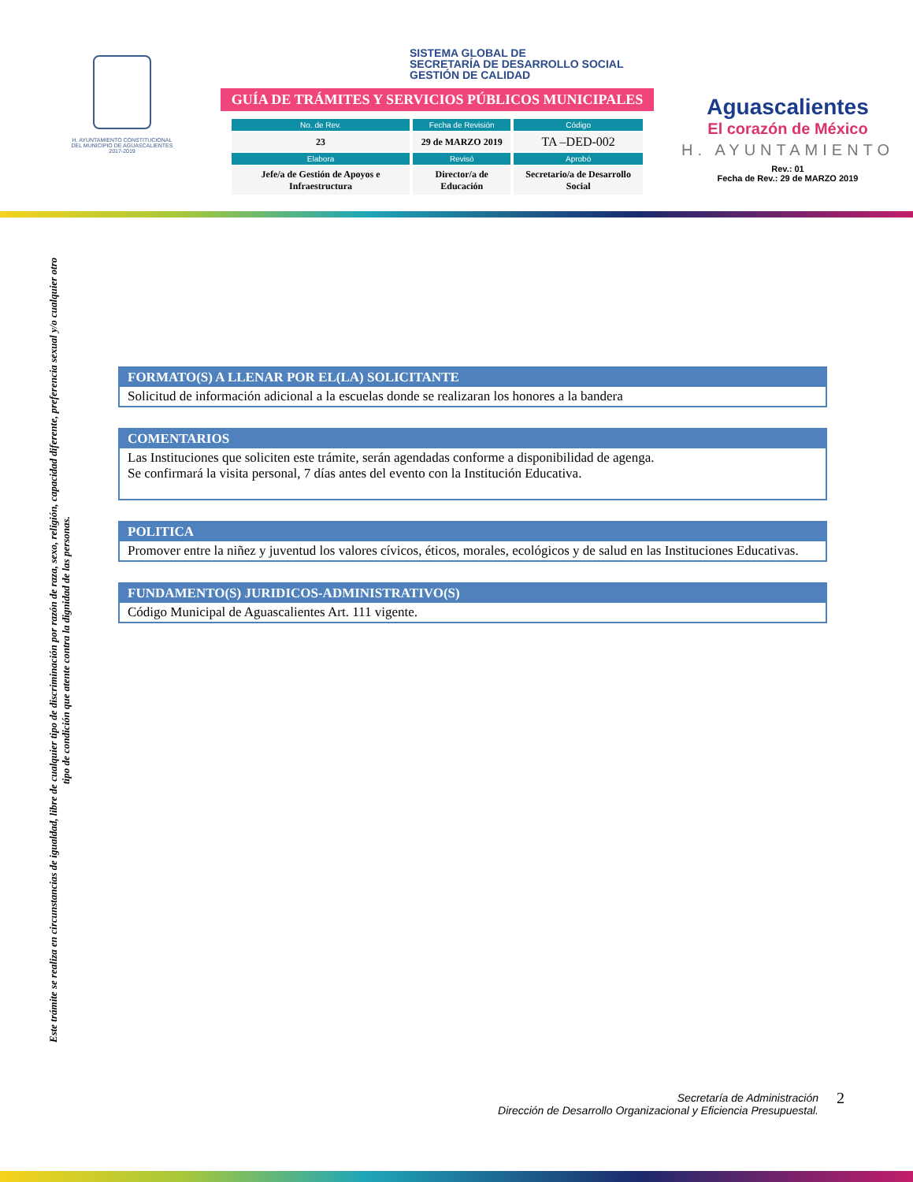H. AYUNTAMIENTO CONSTITUCIONAL
DEL MUNICIPIO DE AGUASCALIENTES
2017-2019
SISTEMA GLOBAL DE
SECRETARÍA DE DESARROLLO SOCIAL
GESTIÓN DE CALIDAD
GUÍA DE TRÁMITES Y SERVICIOS PÚBLICOS MUNICIPALES
| No. de Rev. | Fecha de Revisión | Código |
| --- | --- | --- |
| 23 | 29 de MARZO 2019 | TA –DED-002 |
| Elabora | Revisó | Aprobó |
| Jefe/a de Gestión de Apoyos e Infraestructura | Director/a de Educación | Secretario/a de Desarrollo Social |
Aguascalientes
El corazón de México
H. AYUNTAMIENTO
Rev.: 01
Fecha de Rev.: 29 de MARZO 2019
Este trámite se realiza en circunstancias de igualdad, libre de cualquier tipo de discriminación por razón de raza, sexo, religión, capacidad diferente, preferencia sexual y/o cualquier otro tipo de condición que atente contra la dignidad de las personas.
FORMATO(S) A LLENAR POR EL(LA) SOLICITANTE
Solicitud de información adicional a la escuelas donde se realizaran los honores a la bandera
COMENTARIOS
Las Instituciones que soliciten este trámite, serán agendadas conforme a disponibilidad de agenga.
Se confirmará la visita personal, 7 días antes del evento con la Institución Educativa.
POLITICA
Promover entre la niñez y juventud los valores cívicos, éticos, morales, ecológicos y de salud en las Instituciones Educativas.
FUNDAMENTO(S) JURIDICOS-ADMINISTRATIVO(S)
Código Municipal de Aguascalientes Art. 111 vigente.
Secretaría de Administración
Dirección de Desarrollo Organizacional y Eficiencia Presupuestal.
2